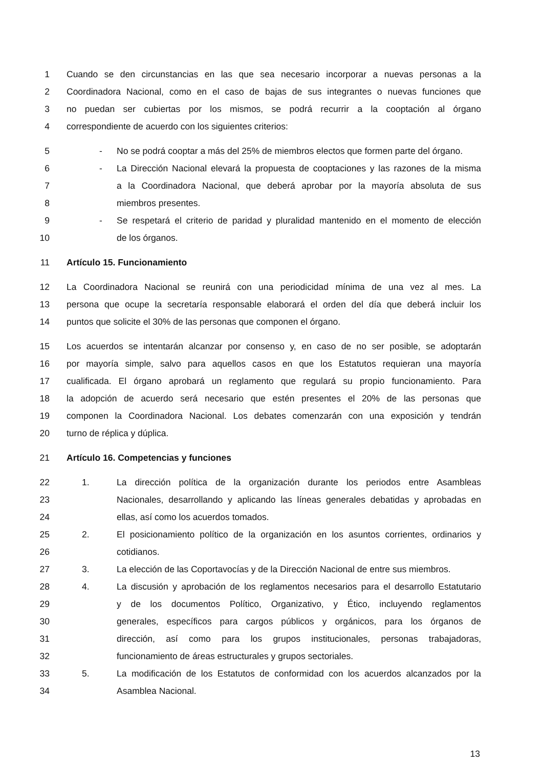1 Cuando se den circunstancias en las que sea necesario incorporar a nuevas personas a la
2 Coordinadora Nacional, como en el caso de bajas de sus integrantes o nuevas funciones que
3 no puedan ser cubiertas por los mismos, se podrá recurrir a la cooptación al órgano
4 correspondiente de acuerdo con los siguientes criterios:
5 - No se podrá cooptar a más del 25% de miembros electos que formen parte del órgano.
6 - La Dirección Nacional elevará la propuesta de cooptaciones y las razones de la misma
7 a la Coordinadora Nacional, que deberá aprobar por la mayoría absoluta de sus
8 miembros presentes.
9 - Se respetará el criterio de paridad y pluralidad mantenido en el momento de elección
10 de los órganos.
11 Artículo 15. Funcionamiento
12 La Coordinadora Nacional se reunirá con una periodicidad mínima de una vez al mes. La
13 persona que ocupe la secretaría responsable elaborará el orden del día que deberá incluir los
14 puntos que solicite el 30% de las personas que componen el órgano.
15 Los acuerdos se intentarán alcanzar por consenso y, en caso de no ser posible, se adoptarán
16 por mayoría simple, salvo para aquellos casos en que los Estatutos requieran una mayoría
17 cualificada. El órgano aprobará un reglamento que regulará su propio funcionamiento. Para
18 la adopción de acuerdo será necesario que estén presentes el 20% de las personas que
19 componen la Coordinadora Nacional. Los debates comenzarán con una exposición y tendrán
20 turno de réplica y dúplica.
21 Artículo 16. Competencias y funciones
22 1. La dirección política de la organización durante los periodos entre Asambleas
23 Nacionales, desarrollando y aplicando las líneas generales debatidas y aprobadas en
24 ellas, así como los acuerdos tomados.
25 2. El posicionamiento político de la organización en los asuntos corrientes, ordinarios y
26 cotidianos.
27 3. La elección de las Coportavocías y de la Dirección Nacional de entre sus miembros.
28 4. La discusión y aprobación de los reglamentos necesarios para el desarrollo Estatutario
29 y de los documentos Político, Organizativo, y Ético, incluyendo reglamentos
30 generales, específicos para cargos públicos y orgánicos, para los órganos de
31 dirección, así como para los grupos institucionales, personas trabajadoras,
32 funcionamiento de áreas estructurales y grupos sectoriales.
33 5. La modificación de los Estatutos de conformidad con los acuerdos alcanzados por la
34 Asamblea Nacional.
13